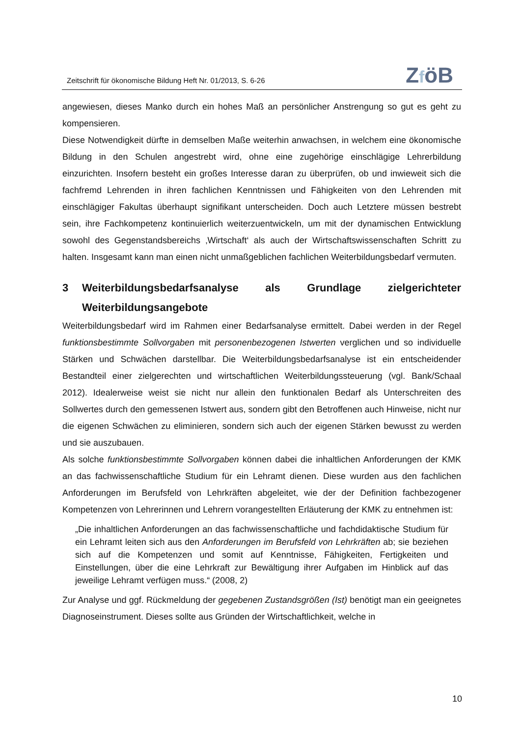Zeitschrift für ökonomische Bildung Heft Nr. 01/2013, S. 6-26
ZföB
angewiesen, dieses Manko durch ein hohes Maß an persönlicher Anstrengung so gut es geht zu kompensieren.
Diese Notwendigkeit dürfte in demselben Maße weiterhin anwachsen, in welchem eine ökonomische Bildung in den Schulen angestrebt wird, ohne eine zugehörige einschlägige Lehrerbildung einzurichten. Insofern besteht ein großes Interesse daran zu überprüfen, ob und inwieweit sich die fachfremd Lehrenden in ihren fachlichen Kenntnissen und Fähigkeiten von den Lehrenden mit einschlägiger Fakultas überhaupt signifikant unterscheiden. Doch auch Letztere müssen bestrebt sein, ihre Fachkompetenz kontinuierlich weiterzuentwickeln, um mit der dynamischen Entwicklung sowohl des Gegenstandsbereichs ‚Wirtschaft‘ als auch der Wirtschaftswissenschaften Schritt zu halten. Insgesamt kann man einen nicht unmaßgeblichen fachlichen Weiterbildungsbedarf vermuten.
3 Weiterbildungsbedarfsanalyse als Grundlage zielgerichteter Weiterbildungsangebote
Weiterbildungsbedarf wird im Rahmen einer Bedarfsanalyse ermittelt. Dabei werden in der Regel funktionsbestimmte Sollvorgaben mit personenbezogenen Istwerten verglichen und so individuelle Stärken und Schwächen darstellbar. Die Weiterbildungsbedarfsanalyse ist ein entscheidender Bestandteil einer zielgerechten und wirtschaftlichen Weiterbildungssteuerung (vgl. Bank/Schaal 2012). Idealerweise weist sie nicht nur allein den funktionalen Bedarf als Unterschreiten des Sollwertes durch den gemessenen Istwert aus, sondern gibt den Betroffenen auch Hinweise, nicht nur die eigenen Schwächen zu eliminieren, sondern sich auch der eigenen Stärken bewusst zu werden und sie auszubauen.
Als solche funktionsbestimmte Sollvorgaben können dabei die inhaltlichen Anforderungen der KMK an das fachwissenschaftliche Studium für ein Lehramt dienen. Diese wurden aus den fachlichen Anforderungen im Berufsfeld von Lehrkräften abgeleitet, wie der der Definition fachbezogener Kompetenzen von Lehrerinnen und Lehrern vorangestellten Erläuterung der KMK zu entnehmen ist:
„Die inhaltlichen Anforderungen an das fachwissenschaftliche und fachdidaktische Studium für ein Lehramt leiten sich aus den Anforderungen im Berufsfeld von Lehrkräften ab; sie beziehen sich auf die Kompetenzen und somit auf Kenntnisse, Fähigkeiten, Fertigkeiten und Einstellungen, über die eine Lehrkraft zur Bewältigung ihrer Aufgaben im Hinblick auf das jeweilige Lehramt verfügen muss.“ (2008, 2)
Zur Analyse und ggf. Rückmeldung der gegebenen Zustandsgrößen (Ist) benötigt man ein geeignetes Diagnoseinstrument. Dieses sollte aus Gründen der Wirtschaftlichkeit, welche in
10